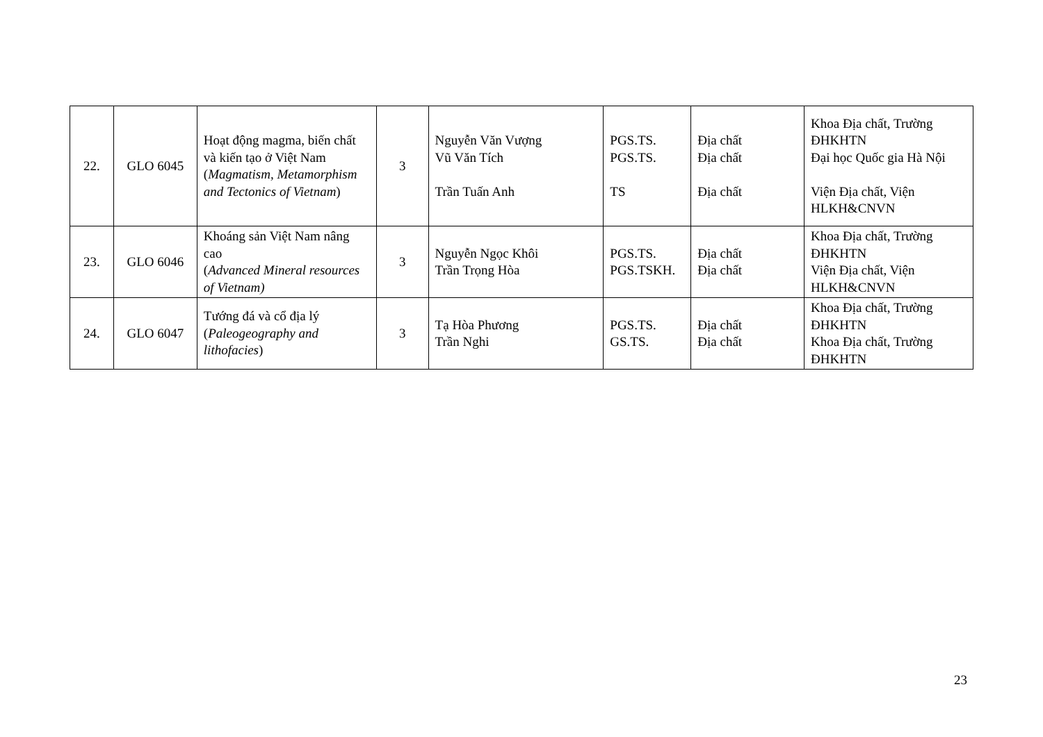| 22. | GLO 6045 | Hoạt động magma, biến chất và kiến tạo ở Việt Nam ( Magmatism, Metamorphism and Tectonics of Vietnam ) | 3 | Nguyễn Văn Vượng Vũ Văn Tích Trần Tuấn Anh | PGS.TS. PGS.TS. TS | Địa chất Địa chất Địa chất | Khoa Địa chất, Trường ĐHKHTN Đại học Quốc gia Hà Nội Viện Địa chất, Viện HLKH&CNVN |
| 23. | GLO 6046 | Khoáng sản Việt Nam nâng cao ( Advanced Mineral resources of Vietnam) | 3 | Nguyễn Ngọc Khôi Trần Trọng Hòa | PGS.TS. PGS.TSKH. | Địa chất Địa chất | Khoa Địa chất, Trường ĐHKHTN Viện Địa chất, Viện HLKH&CNVN |
| 24. | GLO 6047 | Tướng đá và cổ địa lý ( Paleogeography and lithofacies ) | 3 | Tạ Hòa Phương Trần Nghi | PGS.TS. GS.TS. | Địa chất Địa chất | Khoa Địa chất, Trường ĐHKHTN Khoa Địa chất, Trường ĐHKHTN |
23